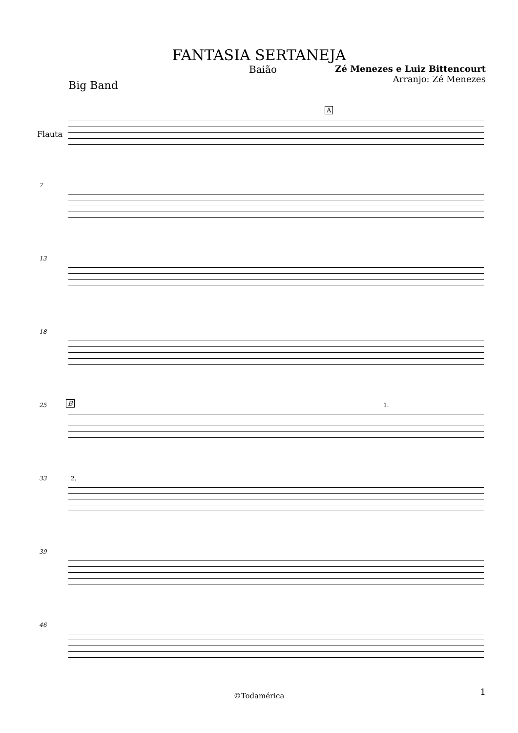FANTASIA SERTANEJA
Baião Zé Menezes e Luiz Bittencourt
Arranjo: Zé Menezes
Big Band
Flauta
A
7
13
18
25 B 1.
33 2.
39
46
©Todamérica 1